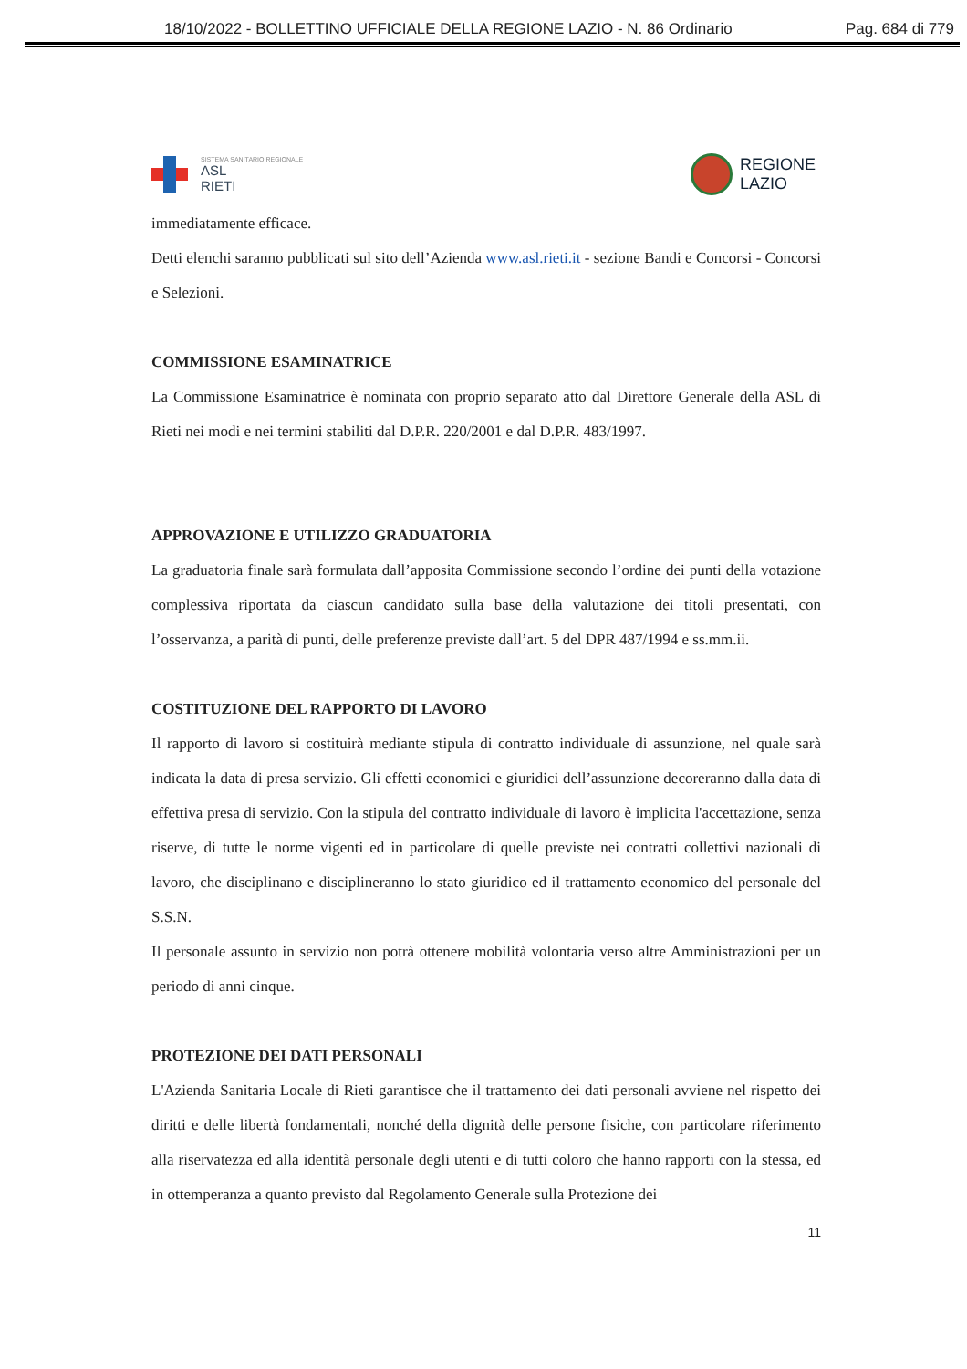18/10/2022 - BOLLETTINO UFFICIALE DELLA REGIONE LAZIO - N. 86 Ordinario Pag. 684 di 779
SISTEMA SANITARIO REGIONALE
ASL
RIETI
REGIONE
LAZIO
immediatamente efficace.
Detti elenchi saranno pubblicati sul sito dell’Azienda www.asl.rieti.it - sezione Bandi e Concorsi - Concorsi e Selezioni.
COMMISSIONE ESAMINATRICE
La Commissione Esaminatrice è nominata con proprio separato atto dal Direttore Generale della ASL di Rieti nei modi e nei termini stabiliti dal D.P.R. 220/2001 e dal D.P.R. 483/1997.
APPROVAZIONE E UTILIZZO GRADUATORIA
La graduatoria finale sarà formulata dall’apposita Commissione secondo l’ordine dei punti della votazione complessiva riportata da ciascun candidato sulla base della valutazione dei titoli presentati, con l’osservanza, a parità di punti, delle preferenze previste dall’art. 5 del DPR 487/1994 e ss.mm.ii.
COSTITUZIONE DEL RAPPORTO DI LAVORO
Il rapporto di lavoro si costituirà mediante stipula di contratto individuale di assunzione, nel quale sarà indicata la data di presa servizio. Gli effetti economici e giuridici dell’assunzione decoreranno dalla data di effettiva presa di servizio. Con la stipula del contratto individuale di lavoro è implicita l'accettazione, senza riserve, di tutte le norme vigenti ed in particolare di quelle previste nei contratti collettivi nazionali di lavoro, che disciplinano e disciplineranno lo stato giuridico ed il trattamento economico del personale del S.S.N.
Il personale assunto in servizio non potrà ottenere mobilità volontaria verso altre Amministrazioni per un periodo di anni cinque.
PROTEZIONE DEI DATI PERSONALI
L'Azienda Sanitaria Locale di Rieti garantisce che il trattamento dei dati personali avviene nel rispetto dei diritti e delle libertà fondamentali, nonché della dignità delle persone fisiche, con particolare riferimento alla riservatezza ed alla identità personale degli utenti e di tutti coloro che hanno rapporti con la stessa, ed in ottemperanza a quanto previsto dal Regolamento Generale sulla Protezione dei
11